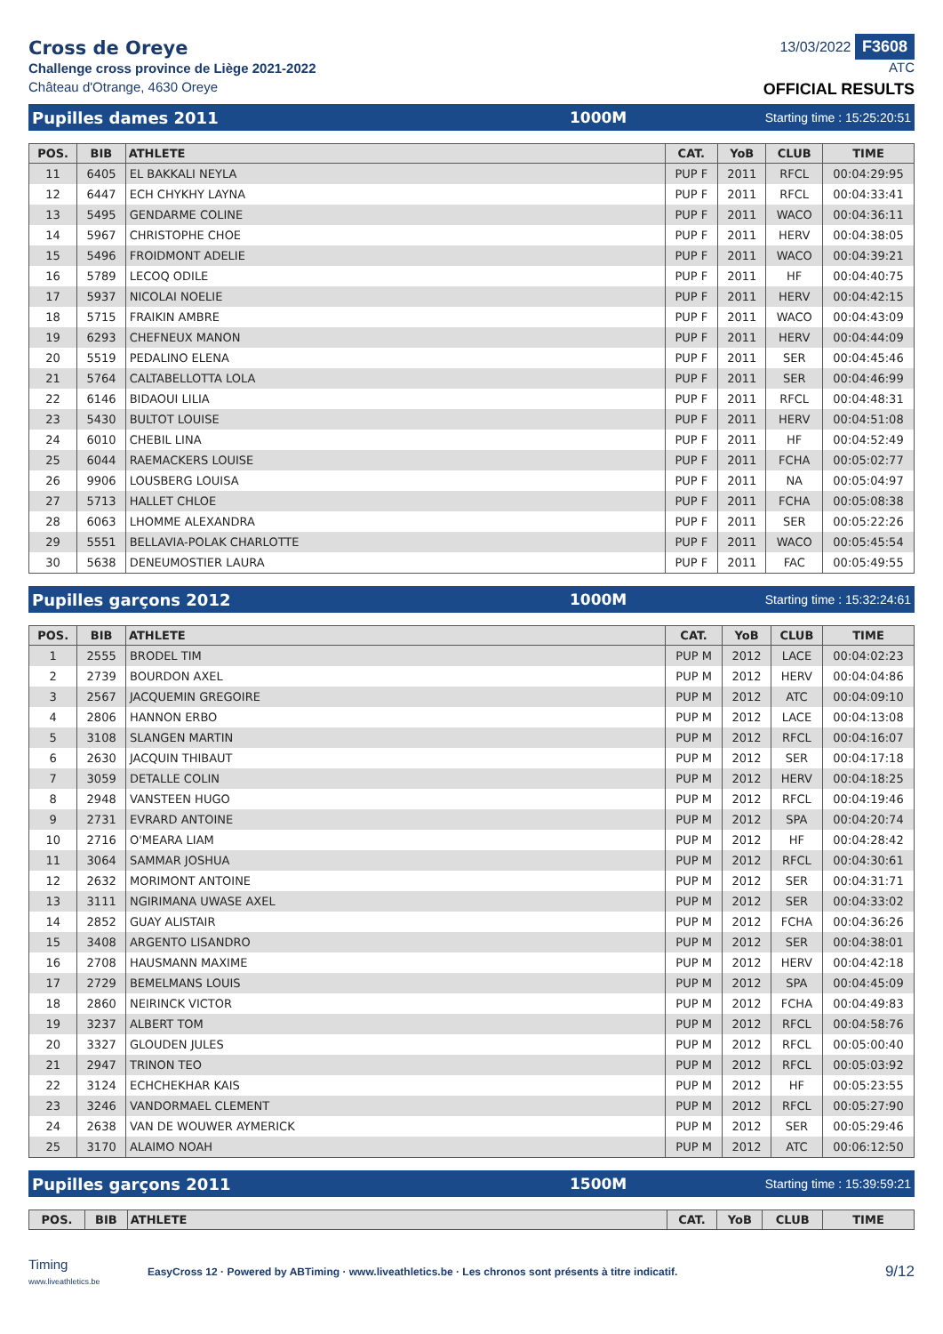Cross de Oreye
Challenge cross province de Liège 2021-2022
Château d'Otrange, 4630 Oreye
13/03/2022 F3608
ATC
OFFICIAL RESULTS
Pupilles dames 2011 1000M Starting time : 15:25:20:51
| POS. | BIB | ATHLETE | CAT. | YoB | CLUB | TIME |
| --- | --- | --- | --- | --- | --- | --- |
| 11 | 6405 | EL BAKKALI NEYLA | PUP F | 2011 | RFCL | 00:04:29:95 |
| 12 | 6447 | ECH CHYKHY LAYNA | PUP F | 2011 | RFCL | 00:04:33:41 |
| 13 | 5495 | GENDARME COLINE | PUP F | 2011 | WACO | 00:04:36:11 |
| 14 | 5967 | CHRISTOPHE CHOE | PUP F | 2011 | HERV | 00:04:38:05 |
| 15 | 5496 | FROIDMONT ADELIE | PUP F | 2011 | WACO | 00:04:39:21 |
| 16 | 5789 | LECOQ ODILE | PUP F | 2011 | HF | 00:04:40:75 |
| 17 | 5937 | NICOLAI NOELIE | PUP F | 2011 | HERV | 00:04:42:15 |
| 18 | 5715 | FRAIKIN AMBRE | PUP F | 2011 | WACO | 00:04:43:09 |
| 19 | 6293 | CHEFNEUX MANON | PUP F | 2011 | HERV | 00:04:44:09 |
| 20 | 5519 | PEDALINO ELENA | PUP F | 2011 | SER | 00:04:45:46 |
| 21 | 5764 | CALTABELLOTTA LOLA | PUP F | 2011 | SER | 00:04:46:99 |
| 22 | 6146 | BIDAOUI LILIA | PUP F | 2011 | RFCL | 00:04:48:31 |
| 23 | 5430 | BULTOT LOUISE | PUP F | 2011 | HERV | 00:04:51:08 |
| 24 | 6010 | CHEBIL LINA | PUP F | 2011 | HF | 00:04:52:49 |
| 25 | 6044 | RAEMACKERS LOUISE | PUP F | 2011 | FCHA | 00:05:02:77 |
| 26 | 9906 | LOUSBERG LOUISA | PUP F | 2011 | NA | 00:05:04:97 |
| 27 | 5713 | HALLET CHLOE | PUP F | 2011 | FCHA | 00:05:08:38 |
| 28 | 6063 | LHOMME ALEXANDRA | PUP F | 2011 | SER | 00:05:22:26 |
| 29 | 5551 | BELLAVIA-POLAK CHARLOTTE | PUP F | 2011 | WACO | 00:05:45:54 |
| 30 | 5638 | DENEUMOSTIER LAURA | PUP F | 2011 | FAC | 00:05:49:55 |
Pupilles garçons 2012 1000M Starting time : 15:32:24:61
| POS. | BIB | ATHLETE | CAT. | YoB | CLUB | TIME |
| --- | --- | --- | --- | --- | --- | --- |
| 1 | 2555 | BRODEL TIM | PUP M | 2012 | LACE | 00:04:02:23 |
| 2 | 2739 | BOURDON AXEL | PUP M | 2012 | HERV | 00:04:04:86 |
| 3 | 2567 | JACQUEMIN GREGOIRE | PUP M | 2012 | ATC | 00:04:09:10 |
| 4 | 2806 | HANNON ERBO | PUP M | 2012 | LACE | 00:04:13:08 |
| 5 | 3108 | SLANGEN MARTIN | PUP M | 2012 | RFCL | 00:04:16:07 |
| 6 | 2630 | JACQUIN THIBAUT | PUP M | 2012 | SER | 00:04:17:18 |
| 7 | 3059 | DETALLE COLIN | PUP M | 2012 | HERV | 00:04:18:25 |
| 8 | 2948 | VANSTEEN HUGO | PUP M | 2012 | RFCL | 00:04:19:46 |
| 9 | 2731 | EVRARD ANTOINE | PUP M | 2012 | SPA | 00:04:20:74 |
| 10 | 2716 | O'MEARA LIAM | PUP M | 2012 | HF | 00:04:28:42 |
| 11 | 3064 | SAMMAR JOSHUA | PUP M | 2012 | RFCL | 00:04:30:61 |
| 12 | 2632 | MORIMONT ANTOINE | PUP M | 2012 | SER | 00:04:31:71 |
| 13 | 3111 | NGIRIMANA UWASE AXEL | PUP M | 2012 | SER | 00:04:33:02 |
| 14 | 2852 | GUAY ALISTAIR | PUP M | 2012 | FCHA | 00:04:36:26 |
| 15 | 3408 | ARGENTO LISANDRO | PUP M | 2012 | SER | 00:04:38:01 |
| 16 | 2708 | HAUSMANN MAXIME | PUP M | 2012 | HERV | 00:04:42:18 |
| 17 | 2729 | BEMELMANS LOUIS | PUP M | 2012 | SPA | 00:04:45:09 |
| 18 | 2860 | NEIRINCK VICTOR | PUP M | 2012 | FCHA | 00:04:49:83 |
| 19 | 3237 | ALBERT TOM | PUP M | 2012 | RFCL | 00:04:58:76 |
| 20 | 3327 | GLOUDEN JULES | PUP M | 2012 | RFCL | 00:05:00:40 |
| 21 | 2947 | TRINON TEO | PUP M | 2012 | RFCL | 00:05:03:92 |
| 22 | 3124 | ECHCHEKHAR KAIS | PUP M | 2012 | HF | 00:05:23:55 |
| 23 | 3246 | VANDORMAEL CLEMENT | PUP M | 2012 | RFCL | 00:05:27:90 |
| 24 | 2638 | VAN DE WOUWER AYMERICK | PUP M | 2012 | SER | 00:05:29:46 |
| 25 | 3170 | ALAIMO NOAH | PUP M | 2012 | ATC | 00:06:12:50 |
Pupilles garçons 2011 1500M Starting time : 15:39:59:21
| POS. | BIB | ATHLETE | CAT. | YoB | CLUB | TIME |
| --- | --- | --- | --- | --- | --- | --- |
Timing
www.liveathletics.be
EasyCross 12 · Powered by ABTiming · www.liveathletics.be · Les chronos sont présents à titre indicatif.
9/12